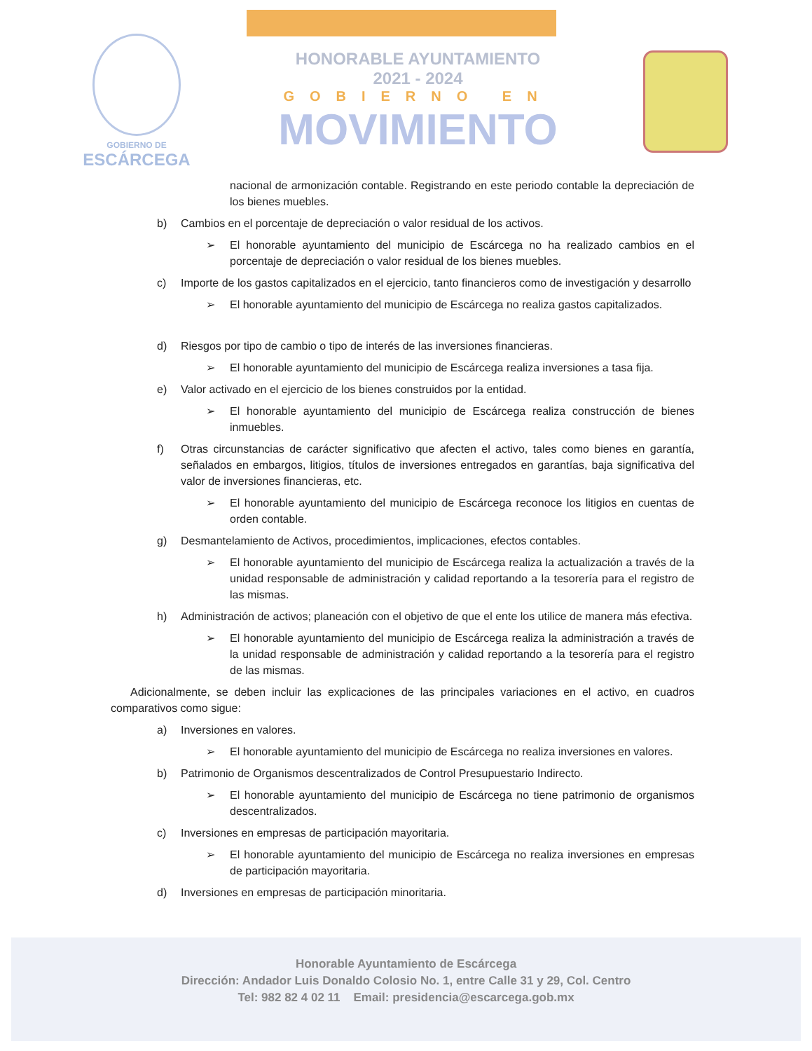GOBIERNO DE
ESCÁRCEGA
HONORABLE AYUNTAMIENTO
2021 - 2024
GOBIERNO EN
MOVIMIENTO
nacional de armonización contable. Registrando en este periodo contable la depreciación de los bienes muebles.
b) Cambios en el porcentaje de depreciación o valor residual de los activos.
➢ El honorable ayuntamiento del municipio de Escárcega no ha realizado cambios en el porcentaje de depreciación o valor residual de los bienes muebles.
c) Importe de los gastos capitalizados en el ejercicio, tanto financieros como de investigación y desarrollo
➢ El honorable ayuntamiento del municipio de Escárcega no realiza gastos capitalizados.
d) Riesgos por tipo de cambio o tipo de interés de las inversiones financieras.
➢ El honorable ayuntamiento del municipio de Escárcega realiza inversiones a tasa fija.
e) Valor activado en el ejercicio de los bienes construidos por la entidad.
➢ El honorable ayuntamiento del municipio de Escárcega realiza construcción de bienes inmuebles.
f) Otras circunstancias de carácter significativo que afecten el activo, tales como bienes en garantía, señalados en embargos, litigios, títulos de inversiones entregados en garantías, baja significativa del valor de inversiones financieras, etc.
➢ El honorable ayuntamiento del municipio de Escárcega reconoce los litigios en cuentas de orden contable.
g) Desmantelamiento de Activos, procedimientos, implicaciones, efectos contables.
➢ El honorable ayuntamiento del municipio de Escárcega realiza la actualización a través de la unidad responsable de administración y calidad reportando a la tesorería para el registro de las mismas.
h) Administración de activos; planeación con el objetivo de que el ente los utilice de manera más efectiva.
➢ El honorable ayuntamiento del municipio de Escárcega realiza la administración a través de la unidad responsable de administración y calidad reportando a la tesorería para el registro de las mismas.
Adicionalmente, se deben incluir las explicaciones de las principales variaciones en el activo, en cuadros comparativos como sigue:
a) Inversiones en valores.
➢ El honorable ayuntamiento del municipio de Escárcega no realiza inversiones en valores.
b) Patrimonio de Organismos descentralizados de Control Presupuestario Indirecto.
➢ El honorable ayuntamiento del municipio de Escárcega no tiene patrimonio de organismos descentralizados.
c) Inversiones en empresas de participación mayoritaria.
➢ El honorable ayuntamiento del municipio de Escárcega no realiza inversiones en empresas de participación mayoritaria.
d) Inversiones en empresas de participación minoritaria.
Honorable Ayuntamiento de Escárcega
Dirección: Andador Luis Donaldo Colosio No. 1, entre Calle 31 y 29, Col. Centro
Tel: 982 82 4 02 11 Email: presidencia@escarcega.gob.mx